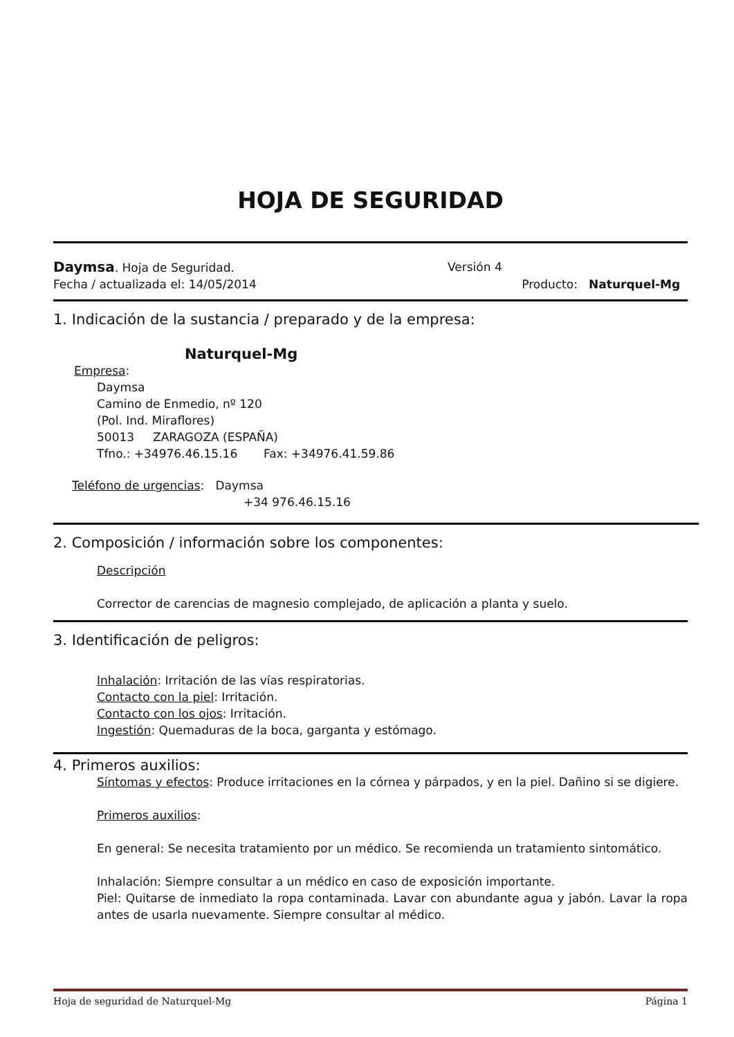HOJA DE SEGURIDAD
Daymsa. Hoja de Seguridad. Versión 4
Fecha / actualizada el: 14/05/2014
Producto: Naturquel-Mg
1. Indicación de la sustancia / preparado y de la empresa:
Naturquel-Mg
Empresa:
Daymsa
Camino de Enmedio, nº 120
(Pol. Ind. Miraflores)
50013 ZARAGOZA (ESPAÑA)
Tfno.: +34976.46.15.16 Fax: +34976.41.59.86
Teléfono de urgencias: Daymsa
+34 976.46.15.16
2. Composición / información sobre los componentes:
Descripción
Corrector de carencias de magnesio complejado, de aplicación a planta y suelo.
3. Identificación de peligros:
Inhalación: Irritación de las vías respiratorias.
Contacto con la piel: Irritación.
Contacto con los ojos: Irritación.
Ingestión: Quemaduras de la boca, garganta y estómago.
4. Primeros auxilios:
Síntomas y efectos: Produce irritaciones en la córnea y párpados, y en la piel. Dañino si se digiere.
Primeros auxilios:
En general: Se necesita tratamiento por un médico. Se recomienda un tratamiento sintomático.
Inhalación: Siempre consultar a un médico en caso de exposición importante.
Piel: Quitarse de inmediato la ropa contaminada. Lavar con abundante agua y jabón. Lavar la ropa antes de usarla nuevamente. Siempre consultar al médico.
Hoja de seguridad de Naturquel-Mg Página 1